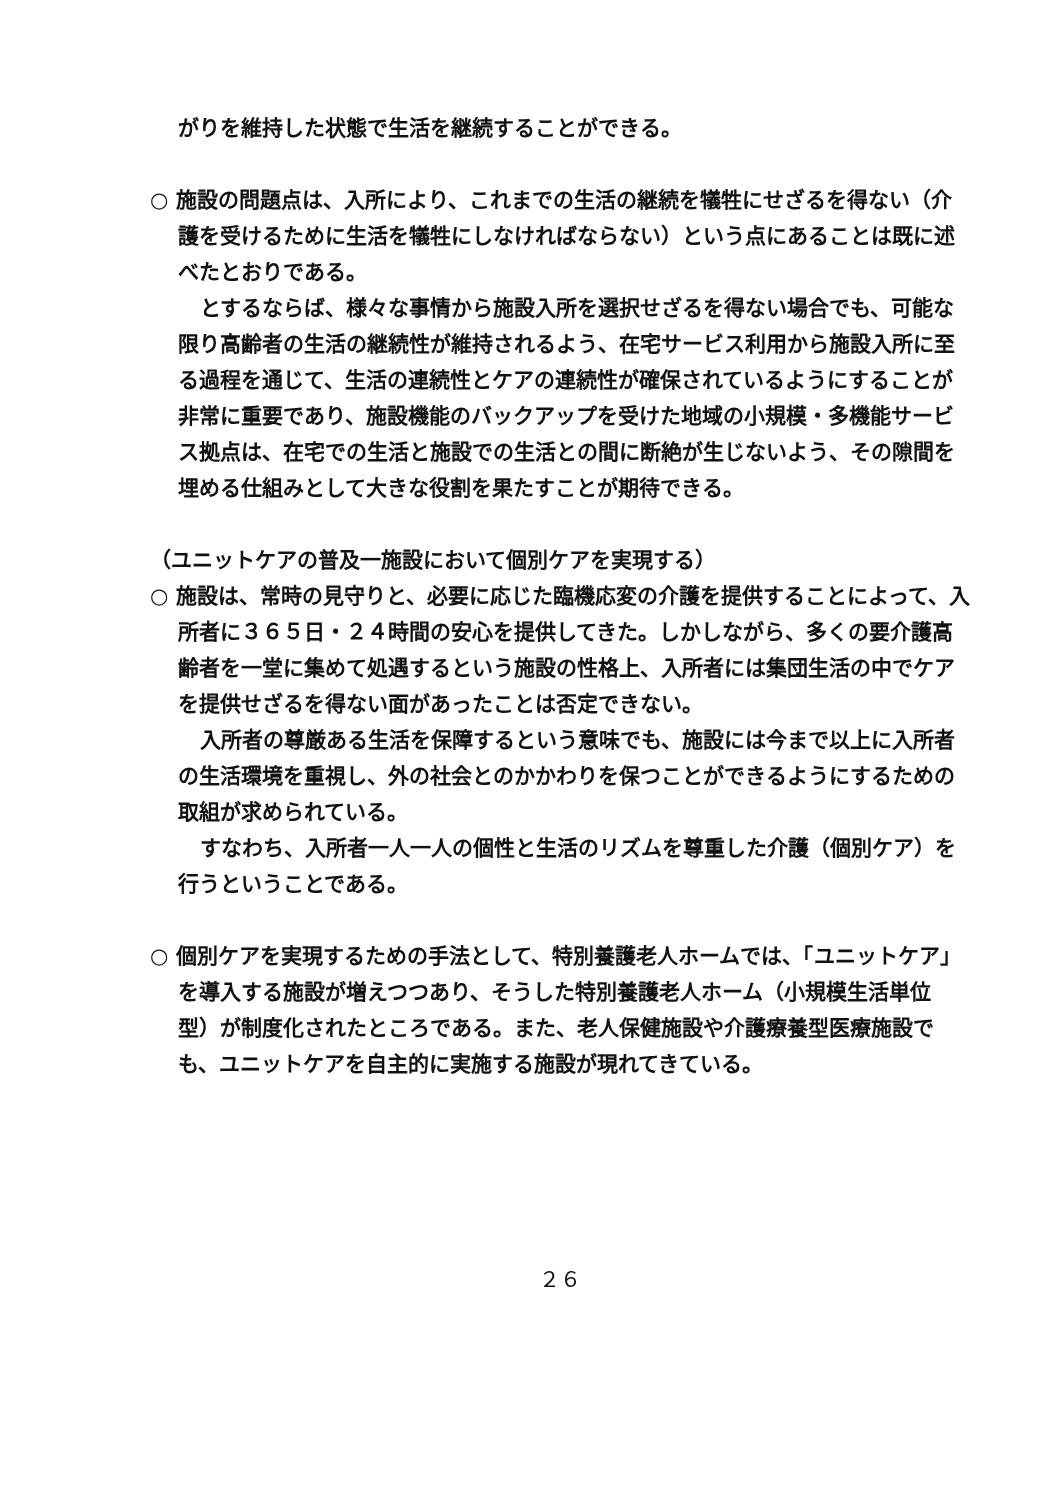がりを維持した状態で生活を継続することができる。
○ 施設の問題点は、入所により、これまでの生活の継続を犠牲にせざるを得ない（介護を受けるために生活を犠牲にしなければならない）という点にあることは既に述べたとおりである。
とするならば、様々な事情から施設入所を選択せざるを得ない場合でも、可能な限り高齢者の生活の継続性が維持されるよう、在宅サービス利用から施設入所に至る過程を通じて、生活の連続性とケアの連続性が確保されているようにすることが非常に重要であり、施設機能のバックアップを受けた地域の小規模・多機能サービス拠点は、在宅での生活と施設での生活との間に断絶が生じないよう、その隙間を埋める仕組みとして大きな役割を果たすことが期待できる。
（ユニットケアの普及一施設において個別ケアを実現する）
○ 施設は、常時の見守りと、必要に応じた臨機応変の介護を提供することによって、入所者に３６５日・２４時間の安心を提供してきた。しかしながら、多くの要介護高齢者を一堂に集めて処遇するという施設の性格上、入所者には集団生活の中でケアを提供せざるを得ない面があったことは否定できない。
入所者の尊厳ある生活を保障するという意味でも、施設には今まで以上に入所者の生活環境を重視し、外の社会とのかかわりを保つことができるようにするための取組が求められている。
すなわち、入所者一人一人の個性と生活のリズムを尊重した介護（個別ケア）を行うということである。
○ 個別ケアを実現するための手法として、特別養護老人ホームでは、「ユニットケア」を導入する施設が増えつつあり、そうした特別養護老人ホーム（小規模生活単位型）が制度化されたところである。また、老人保健施設や介護療養型医療施設でも、ユニットケアを自主的に実施する施設が現れてきている。
２６